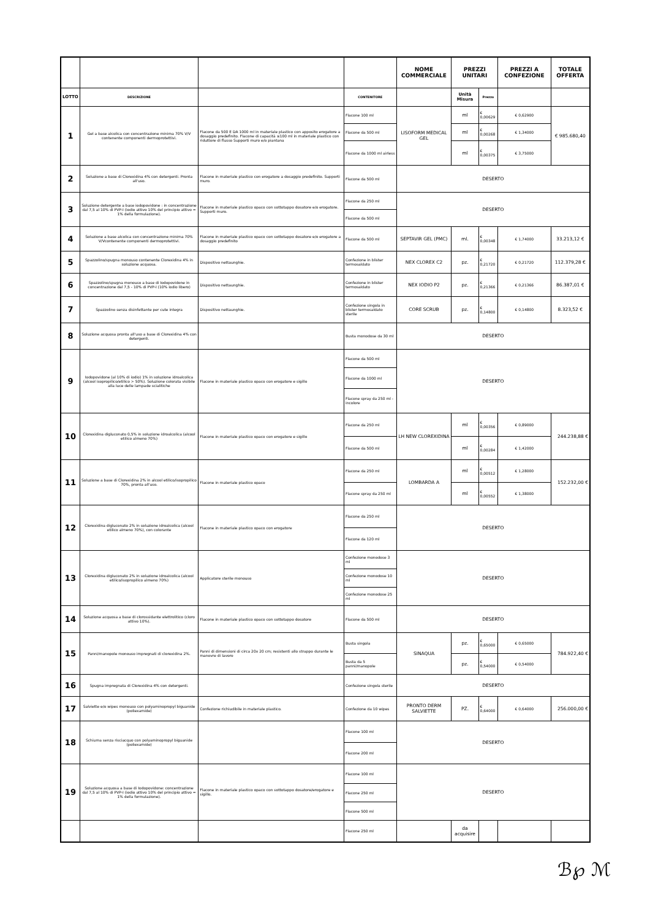| | | | | NOME COMMERCIALE | PREZZI UNITARI | | PREZZI A CONFEZIONE | TOTALE OFFERTA |
| --- | --- | --- | --- | --- | --- | --- | --- | --- |
| LOTTO | DESCRIZIONE | | CONTENITORE | | Unità Misura | Prezzo | | |
| 1 | Gel a base alcolica con concentrazione minima 70% V/V contenente componenti dermoprotettivi. | Flacone da 500 E DA 1000 ml in materiale plastico con apposito erogatore a dosaggio predefinito. Flacone di capacità ≤100 ml in materiale plastico con riduttore di flusso Supporti muro e/o piantana | Flacone 100 ml | LISOFORM MEDICAL GEL | ml | € 0,00629 | € 0,62900 | € 985.680,40 |
| | | | Flacone da 500 ml | | ml | € 0,00268 | € 1,34000 | |
| | | | Flacone da 1000 ml airless | | ml | € 0,00375 | € 3,75000 | |
| 2 | Soluzione a base di Clorexidina 4% con detergenti. Pronta all'uso. | Flacone in materiale plastico con erogatore a dosaggio predefinito. Supporti muro. | Flacone da 500 ml | DESERTO | | | | |
| 3 | Soluzione detergente a base iodopovidone : in concentrazione dal 7,5 al 10% di PVP-I (iodio attivo 10% del principio attivo = 1% della formulazione). | Flacone in materiale plastico opaco con sottotappo dosatore e/o erogatore. Supporti muro. | Flacone da 250 ml | DESERTO | | | | |
| | | | Flacone da 500 ml | | | | | |
| 4 | Soluzione a base alcolica con concentrazione minima 70% V/Vcontenente componenti dermoprotettivi. | Flacone in materiale plastico opaco con sottotappo dosatore e/o erogatore a dosaggio predefinito | Flacone da 500 ml | SEPTAVIR GEL (PMC) | ml. | € 0,00348 | € 1,74000 | 33.213,12 € |
| 5 | Spazzolino/spugna monouso contenente Clorexidina 4% in soluzione acquosa. | Dispositivo nettaunghie. | Confezione in blister termosaldato | NEX CLOREX C2 | pz. | € 0,21720 | € 0,21720 | 112.379,28 € |
| 6 | Spazzolino/spugna monouso a base di Iodopovidone in concentrazione dal 7,5 - 10% di PVP-I (10% iodio libero) | Dispositivo nettaunghie. | Confezione in blister termosaldato | NEX IODIO P2 | pz. | € 0,21366 | € 0,21366 | 86.387,01 € |
| 7 | Spazzolino senza disinfettante per cute integra | Dispositivo nettaunghie. | Confezione singola in blister termosaldato sterile | CORE SCRUB | pz. | € 0,14800 | € 0,14800 | 8.323,52 € |
| 8 | Soluzione acquosa pronta all'uso a base di Clorexidina 4% con detergenti. | | Busta monodose da 30 ml | DESERTO | | | | |
| 9 | Iodopovidone (al 10% di iodio) 1% in soluzione idroalcolica (alcool isopropilico/etilico > 50%). Soluzione colorata visibile alla luce delle lampade scialitiche | Flacone in materiale plastico opaco con erogatore e sigillo | Flacone da 500 ml | DESERTO | | | | |
| | | | Flacone da 1000 ml | | | | | |
| | | | Flacone spray da 250 ml - incolore | | | | | |
| 10 | Clorexidina digluconato 0,5% in soluzione idroalcolica (alcool etilico almeno 70%) | Flacone in materiale plastico opaco con erogatore e sigillo | Flacone da 250 ml | LH NEW CLOREXIDINA | ml | € 0,00356 | € 0,89000 | 244.238,88 € |
| | | | Flacone da 500 ml | | ml | € 0,00284 | € 1,42000 | |
| 11 | Soluzione a base di Clorexidina 2% in alcool etilico/isopropilico 70%, pronta all'uso. | Flacone in materiale plastico opaco | Flacone da 250 ml | LOMBARDA A | ml | € 0,00512 | € 1,28000 | 152.232,00 € |
| | | | Flacone spray da 250 ml | | ml | € 0,00552 | € 1,38000 | |
| 12 | Clorexidina digluconato 2% in soluzione idroalcolica (alcool etilico almeno 70%), con colorante | Flacone in materiale plastico opaco con erogatore | Flacone da 250 ml | DESERTO | | | | |
| | | | Flacone da 120 ml | | | | | |
| 13 | Clorexidina digluconato 2% in soluzione idroalcolica (alcool etilico/isopropilico almeno 70%) | Applicatore sterile monouso | Confezione monodose 3 ml | DESERTO | | | | |
| | | | Confezione monodose 10 ml | | | | | |
| | | | Confezione monodose 25 ml | | | | | |
| 14 | Soluzione acquosa a base di clorossidante elettrolitico (cloro attivo 10%). | Flacone in materiale plastico opaco con sottotappo dosatore | Flacone da 500 ml | DESERTO | | | | |
| 15 | Panni/manopole monouso impregnati di clorexidina 2%. | Panni di dimensioni di circa 20x 20 cm; resistenti allo strappo durante le manovre di lavoro | Busta singola | SINAQUA | pz. | € 0,65000 | € 0,65000 | 784.922,40 € |
| | | | Busta da 5 panni/manopole | | pz. | € 0,54000 | € 0,54000 | |
| 16 | Spugna impregnata di Clorexidina 4% con detergenti. | | Confezione singola sterile | DESERTO | | | | |
| 17 | Salviette e/o wipes monouso con polyaminopropyl biguanide (poliexamide) | Confezione richiudibile in materiale plastico. | Confezione da 10 wipes | PRONTO DERM SALVIETTE | PZ. | € 0,64000 | € 0,64000 | 256.000,00 € |
| 18 | Schiuma senza risciacquo con polyaminopropyl biguanide (poliexamide) | | Flacone 100 ml | DESERTO | | | | |
| | | | Flacone 200 ml | | | | | |
| 19 | Soluzione acquosa a base di Iodopovidone: concentrazione dal 7,5 al 10% di PVP-I (iodio attivo 10% del principio attivo = 1% della formulazione). | Flacone in materiale plastico opaco con sottotappo dosatore/erogatore e sigillo. | Flacone 100 ml | DESERTO | | | | |
| | | | Flacone 250 ml | | | | | |
| | | | Flacone 500 ml | | | | | |
| | | | Flacone 250 ml | | da acquisire | | | |
ℬ℘ ℳ